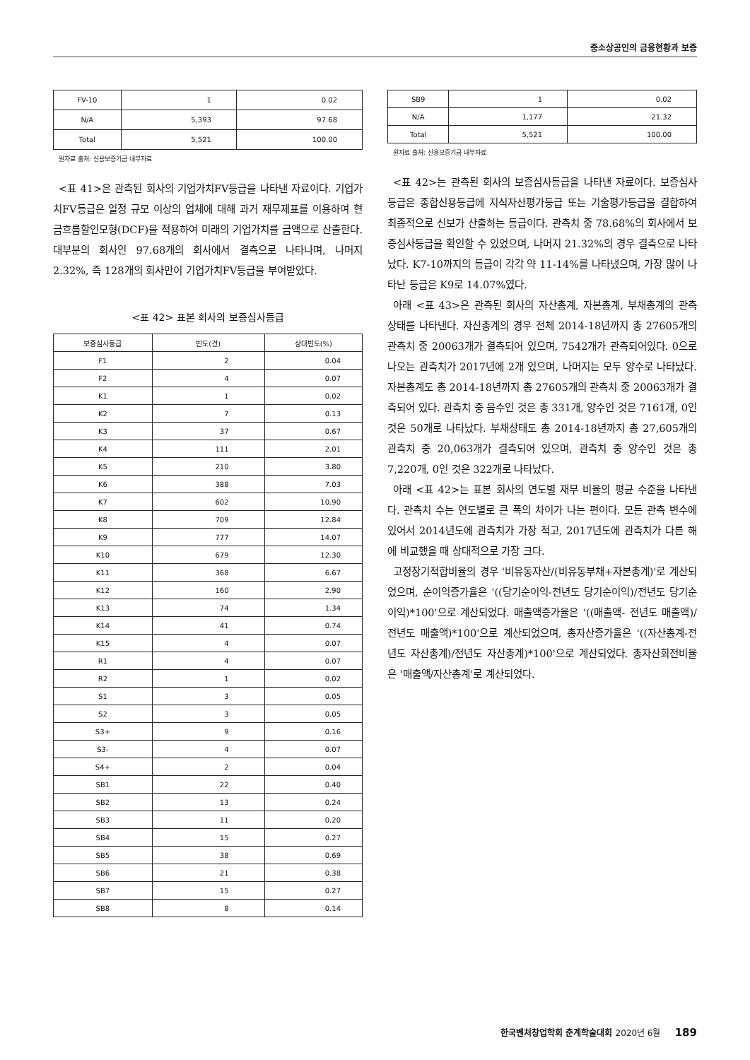중소상공인의 금융현황과 보증
| FV-10 | 1 | 0.02 |
| N/A | 5,393 | 97.68 |
| Total | 5,521 | 100.00 |
원자료 출처: 신용보증기금 내부자료
<표 41>은 관측된 회사의 기업가치FV등급을 나타낸 자료이다. 기업가치FV등급은 일정 규모 이상의 업체에 대해 과거 재무제표를 이용하여 현금흐름할인모형(DCF)을 적용하여 미래의 기업가치를 금액으로 산출한다. 대부분의 회사인 97.68개의 회사에서 결측으로 나타나며, 나머지 2.32%, 즉 128개의 회사만이 기업가치FV등급을 부여받았다.
<표 42> 표본 회사의 보증심사등급
| 보증심사등급 | 빈도(건) | 상대빈도(%) |
| --- | --- | --- |
| F1 | 2 | 0.04 |
| F2 | 4 | 0.07 |
| K1 | 1 | 0.02 |
| K2 | 7 | 0.13 |
| K3 | 37 | 0.67 |
| K4 | 111 | 2.01 |
| K5 | 210 | 3.80 |
| K6 | 388 | 7.03 |
| K7 | 602 | 10.90 |
| K8 | 709 | 12.84 |
| K9 | 777 | 14.07 |
| K10 | 679 | 12.30 |
| K11 | 368 | 6.67 |
| K12 | 160 | 2.90 |
| K13 | 74 | 1.34 |
| K14 | 41 | 0.74 |
| K15 | 4 | 0.07 |
| R1 | 4 | 0.07 |
| R2 | 1 | 0.02 |
| S1 | 3 | 0.05 |
| S2 | 3 | 0.05 |
| S3+ | 9 | 0.16 |
| S3- | 4 | 0.07 |
| S4+ | 2 | 0.04 |
| SB1 | 22 | 0.40 |
| SB2 | 13 | 0.24 |
| SB3 | 11 | 0.20 |
| SB4 | 15 | 0.27 |
| SB5 | 38 | 0.69 |
| SB6 | 21 | 0.38 |
| SB7 | 15 | 0.27 |
| SB8 | 8 | 0.14 |
| SB9 | 1 | 0.02 |
| N/A | 1,177 | 21.32 |
| Total | 5,521 | 100.00 |
원자료 출처: 신용보증기금 내부자료
<표 42>는 관측된 회사의 보증심사등급을 나타낸 자료이다. 보증심사등급은 종합신용등급에 지식자산평가등급 또는 기술평가등급을 결합하여 최종적으로 신보가 산출하는 등급이다. 관측치 중 78.68%의 회사에서 보증심사등급을 확인할 수 있었으며, 나머지 21.32%의 경우 결측으로 나타났다. K7-10까지의 등급이 각각 약 11-14%를 나타냈으며, 가장 많이 나타난 등급은 K9로 14.07%였다.
아래 <표 43>은 관측된 회사의 자산총계, 자본총계, 부채총계의 관측 상태를 나타낸다. 자산총계의 경우 전체 2014-18년까지 총 27605개의 관측치 중 20063개가 결측되어 있으며, 7542개가 관측되어있다. 0으로 나오는 관측치가 2017년에 2개 있으며, 나머지는 모두 양수로 나타났다. 자본총계도 총 2014-18년까지 총 27605개의 관측치 중 20063개가 결측되어 있다. 관측치 중 음수인 것은 총 331개, 양수인 것은 7161개, 0인 것은 50개로 나타났다. 부채상태도 총 2014-18년까지 총 27,605개의 관측치 중 20,063개가 결측되어 있으며, 관측치 중 양수인 것은 총 7,220개, 0인 것은 322개로 나타났다.
아래 <표 42>는 표본 회사의 연도별 재무 비율의 평균 수준을 나타낸다. 관측치 수는 연도별로 큰 폭의 차이가 나는 편이다. 모든 관측 변수에 있어서 2014년도에 관측치가 가장 적고, 2017년도에 관측치가 다른 해에 비교했을 때 상대적으로 가장 크다.
고정장기적합비율의 경우 '비유동자산/(비유동부채+자본총계)'로 계산되었으며, 순이익증가율은 '((당기순이익-전년도 당기순이익)/전년도 당기순이익)*100'으로 계산되었다. 매출액증가율은 '((매출액- 전년도 매출액)/전년도 매출액)*100'으로 계산되었으며, 총자산증가율은 '((자산총계-전년도 자산총계)/전년도 자산총계)*100'으로 계산되었다. 총자산회전비율은 '매출액/자산총계'로 계산되었다.
한국벤처창업학회 춘계학술대회 2020년 6월 189